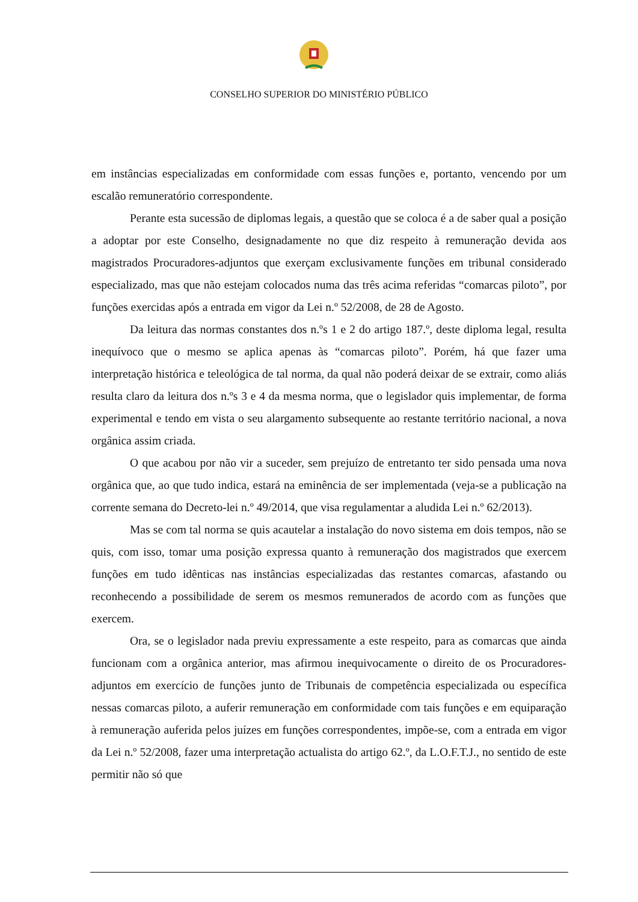CONSELHO SUPERIOR DO MINISTÉRIO PÚBLICO
em instâncias especializadas em conformidade com essas funções e, portanto, vencendo por um escalão remuneratório correspondente.
Perante esta sucessão de diplomas legais, a questão que se coloca é a de saber qual a posição a adoptar por este Conselho, designadamente no que diz respeito à remuneração devida aos magistrados Procuradores-adjuntos que exerçam exclusivamente funções em tribunal considerado especializado, mas que não estejam colocados numa das três acima referidas “comarcas piloto”, por funções exercidas após a entrada em vigor da Lei n.º 52/2008, de 28 de Agosto.
Da leitura das normas constantes dos n.ºs 1 e 2 do artigo 187.º, deste diploma legal, resulta inequívoco que o mesmo se aplica apenas às “comarcas piloto”. Porém, há que fazer uma interpretação histórica e teleológica de tal norma, da qual não poderá deixar de se extrair, como aliás resulta claro da leitura dos n.ºs 3 e 4 da mesma norma, que o legislador quis implementar, de forma experimental e tendo em vista o seu alargamento subsequente ao restante território nacional, a nova orgânica assim criada.
O que acabou por não vir a suceder, sem prejuízo de entretanto ter sido pensada uma nova orgânica que, ao que tudo indica, estará na eminência de ser implementada (veja-se a publicação na corrente semana do Decreto-lei n.º 49/2014, que visa regulamentar a aludida Lei n.º 62/2013).
Mas se com tal norma se quis acautelar a instalação do novo sistema em dois tempos, não se quis, com isso, tomar uma posição expressa quanto à remuneração dos magistrados que exercem funções em tudo idênticas nas instâncias especializadas das restantes comarcas, afastando ou reconhecendo a possibilidade de serem os mesmos remunerados de acordo com as funções que exercem.
Ora, se o legislador nada previu expressamente a este respeito, para as comarcas que ainda funcionam com a orgânica anterior, mas afirmou inequivocamente o direito de os Procuradores-adjuntos em exercício de funções junto de Tribunais de competência especializada ou específica nessas comarcas piloto, a auferir remuneração em conformidade com tais funções e em equiparação à remuneração auferida pelos juízes em funções correspondentes, impõe-se, com a entrada em vigor da Lei n.º 52/2008, fazer uma interpretação actualista do artigo 62.º, da L.O.F.T.J., no sentido de este permitir não só que